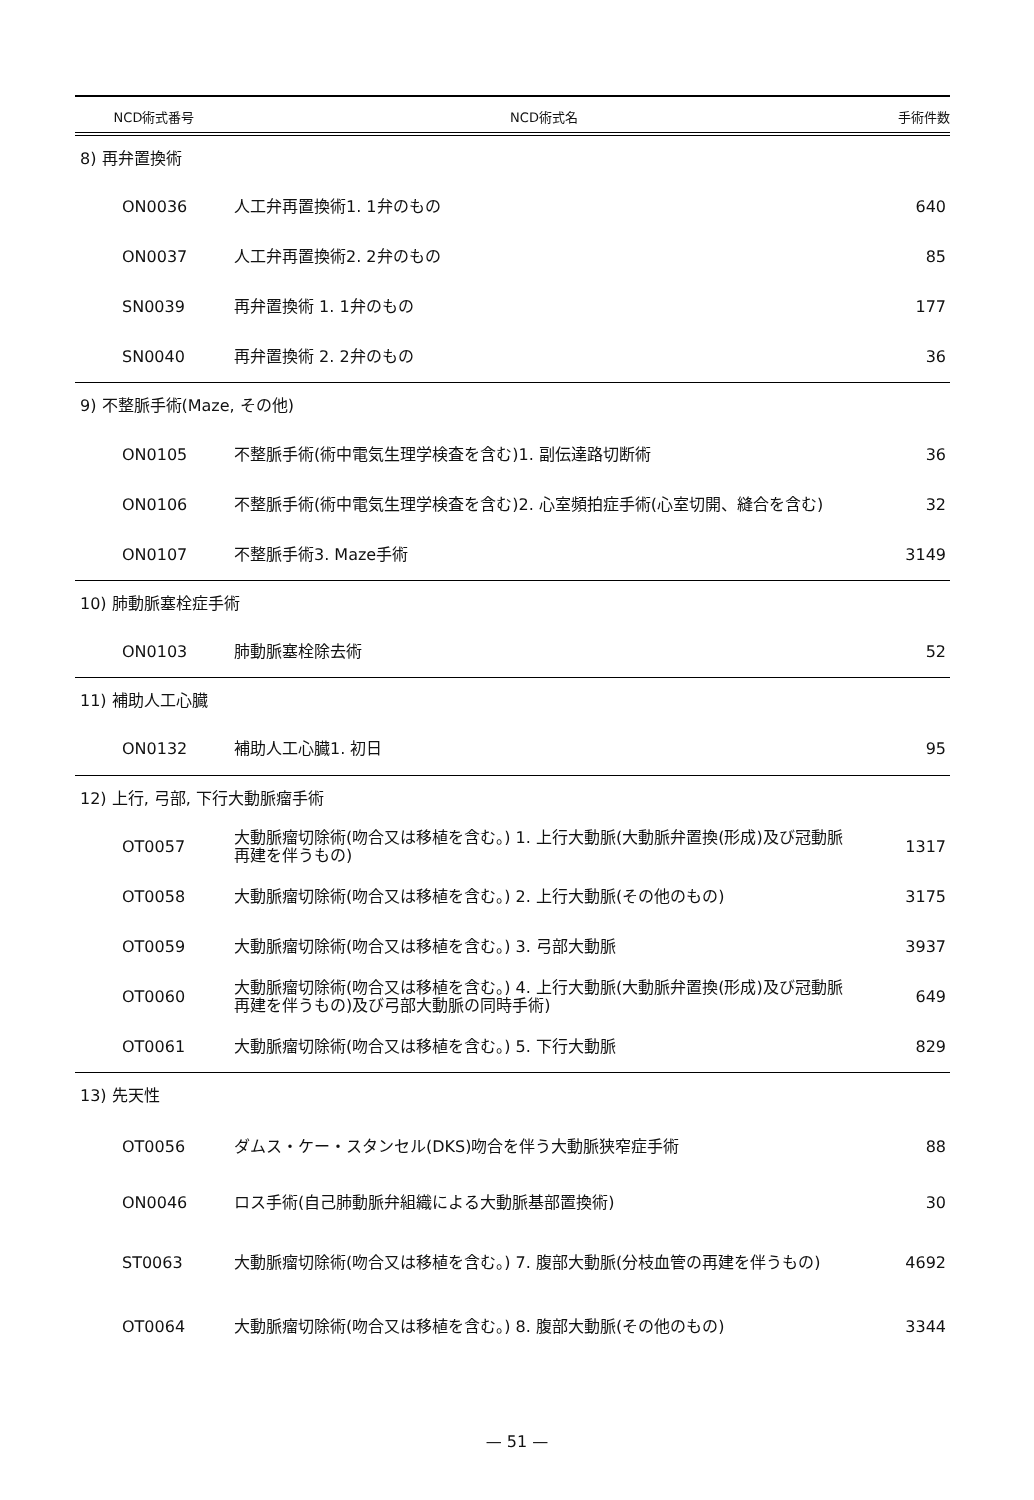| NCD術式番号 | NCD術式名 | 手術件数 |
| --- | --- | --- |
| 8) 再弁置換術 | | |
| ON0036 | 人工弁再置換術1. 1弁のもの | 640 |
| ON0037 | 人工弁再置換術2. 2弁のもの | 85 |
| SN0039 | 再弁置換術 1. 1弁のもの | 177 |
| SN0040 | 再弁置換術 2. 2弁のもの | 36 |
| 9) 不整脈手術(Maze, その他) | | |
| ON0105 | 不整脈手術(術中電気生理学検査を含む)1. 副伝達路切断術 | 36 |
| ON0106 | 不整脈手術(術中電気生理学検査を含む)2. 心室頻拍症手術(心室切開、縫合を含む) | 32 |
| ON0107 | 不整脈手術3. Maze手術 | 3149 |
| 10) 肺動脈塞栓症手術 | | |
| ON0103 | 肺動脈塞栓除去術 | 52 |
| 11) 補助人工心臓 | | |
| ON0132 | 補助人工心臓1. 初日 | 95 |
| 12) 上行, 弓部, 下行大動脈瘤手術 | | |
| OT0057 | 大動脈瘤切除術(吻合又は移植を含む。) 1. 上行大動脈(大動脈弁置換(形成)及び冠動脈再建を伴うもの) | 1317 |
| OT0058 | 大動脈瘤切除術(吻合又は移植を含む。) 2. 上行大動脈(その他のもの) | 3175 |
| OT0059 | 大動脈瘤切除術(吻合又は移植を含む。) 3. 弓部大動脈 | 3937 |
| OT0060 | 大動脈瘤切除術(吻合又は移植を含む。) 4. 上行大動脈(大動脈弁置換(形成)及び冠動脈再建を伴うもの)及び弓部大動脈の同時手術) | 649 |
| OT0061 | 大動脈瘤切除術(吻合又は移植を含む。) 5. 下行大動脈 | 829 |
| 13) 先天性 | | |
| OT0056 | ダムス・ケー・スタンセル(DKS)吻合を伴う大動脈狭窄症手術 | 88 |
| ON0046 | ロス手術(自己肺動脈弁組織による大動脈基部置換術) | 30 |
| ST0063 | 大動脈瘤切除術(吻合又は移植を含む。) 7. 腹部大動脈(分枝血管の再建を伴うもの) | 4692 |
| OT0064 | 大動脈瘤切除術(吻合又は移植を含む。) 8. 腹部大動脈(その他のもの) | 3344 |
— 51 —